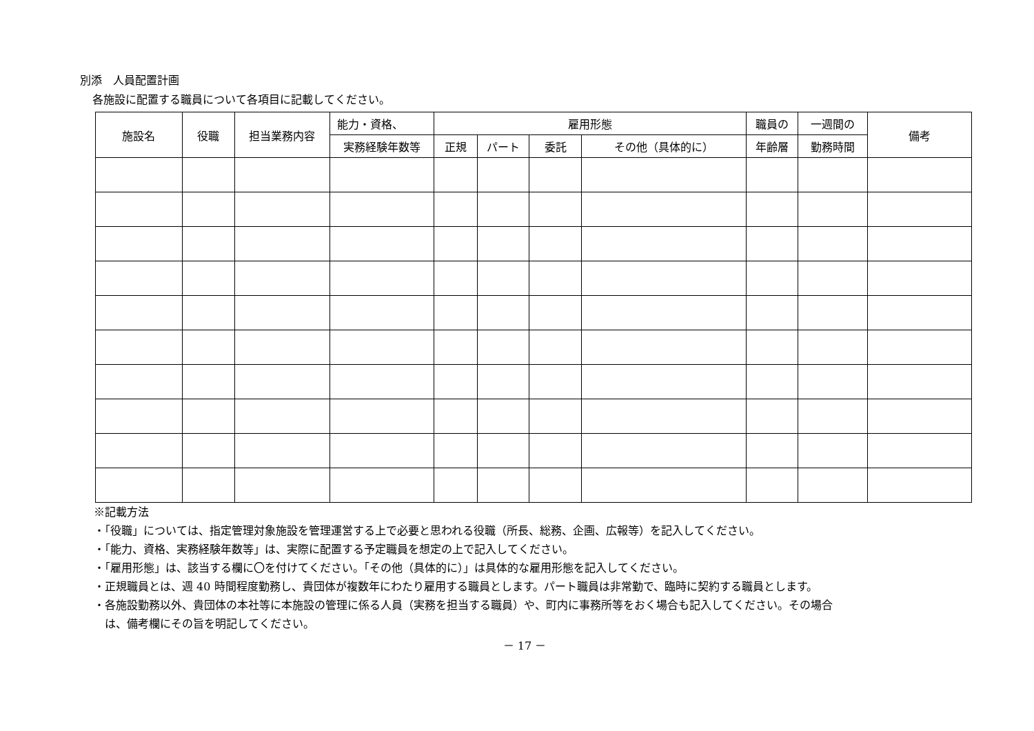別添　人員配置計画
各施設に配置する職員について各項目に記載してください。
| 施設名 | 役職 | 担当業務内容 | 能力・資格、 | 雇用形態 | | | | 職員の | 一週間の | 備考 |
| --- | --- | --- | --- | --- | --- | --- | --- | --- | --- | --- |
| | | | 実務経験年数等 | 正規 | パート | 委託 | その他（具体的に） | 年齢層 | 勤務時間 | |
※記載方法
・「役職」については、指定管理対象施設を管理運営する上で必要と思われる役職（所長、総務、企画、広報等）を記入してください。
・「能力、資格、実務経験年数等」は、実際に配置する予定職員を想定の上で記入してください。
・「雇用形態」は、該当する欄に〇を付けてください。「その他（具体的に）」は具体的な雇用形態を記入してください。
・正規職員とは、週 40 時間程度勤務し、貴団体が複数年にわたり雇用する職員とします。パート職員は非常勤で、臨時に契約する職員とします。
・各施設勤務以外、貴団体の本社等に本施設の管理に係る人員（実務を担当する職員）や、町内に事務所等をおく場合も記入してください。その場合
　は、備考欄にその旨を明記してください。
－ 17 －